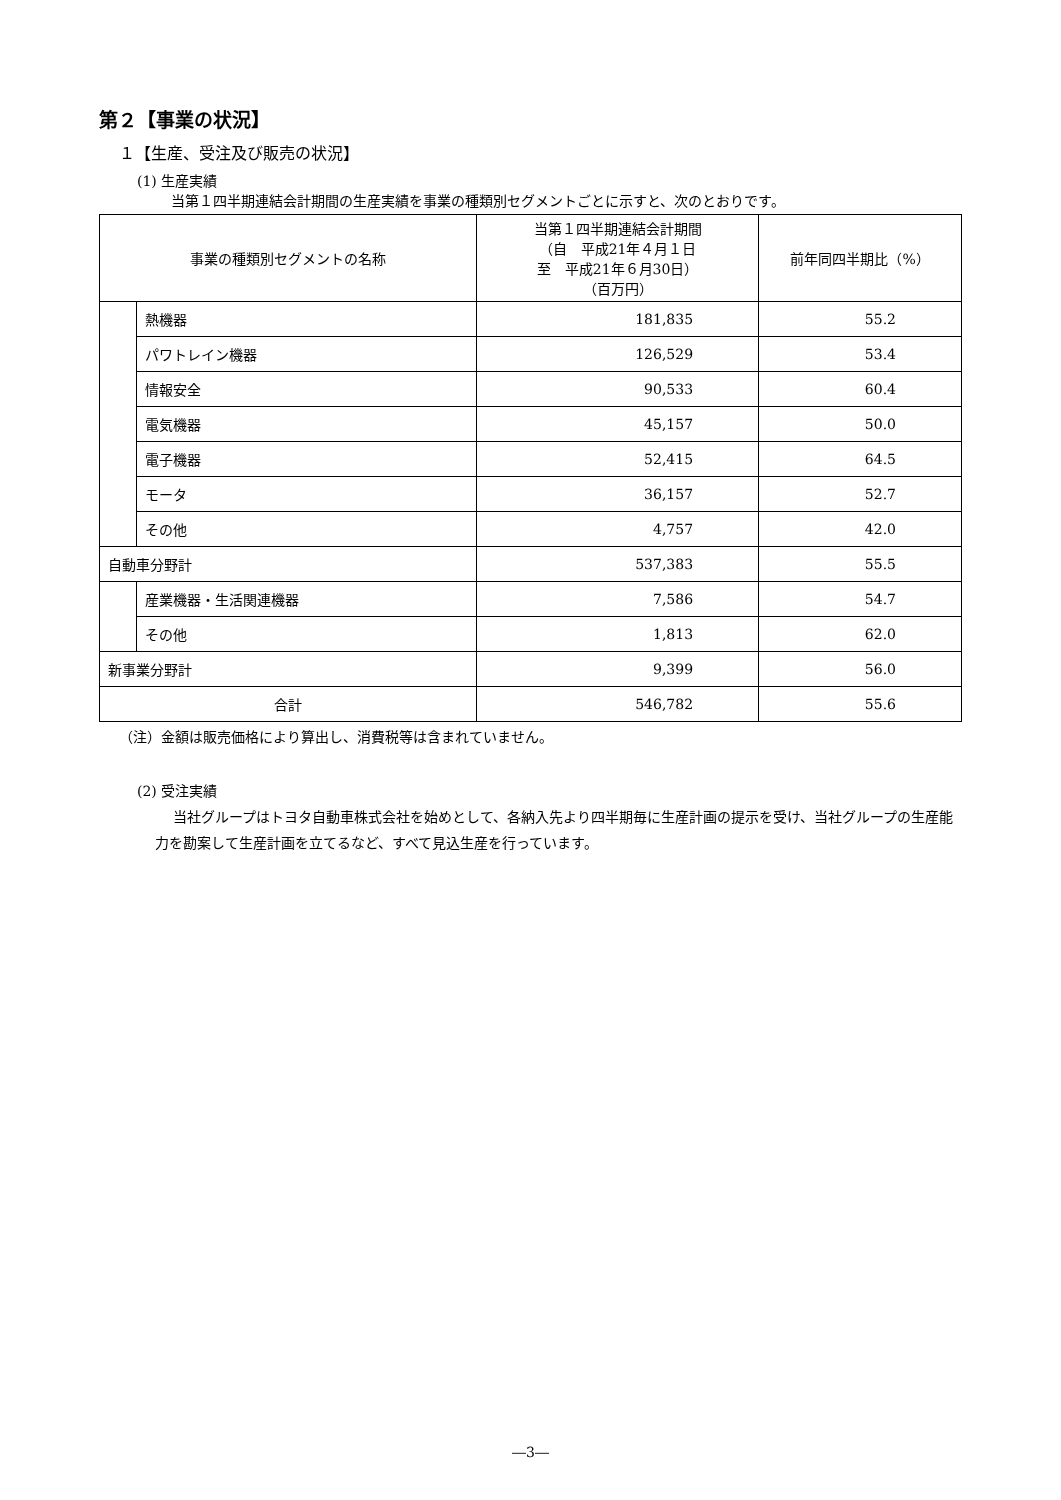第２【事業の状況】
１【生産、受注及び販売の状況】
(1) 生産実績
当第１四半期連結会計期間の生産実績を事業の種類別セグメントごとに示すと、次のとおりです。
| 事業の種類別セグメントの名称 | | 当第１四半期連結会計期間 （自 平成21年４月１日 至 平成21年６月30日） （百万円） | 前年同四半期比（%） |
| --- | --- | --- | --- |
| | 熱機器 | 181,835 | 55.2 |
| | パワトレイン機器 | 126,529 | 53.4 |
| | 情報安全 | 90,533 | 60.4 |
| | 電気機器 | 45,157 | 50.0 |
| | 電子機器 | 52,415 | 64.5 |
| | モータ | 36,157 | 52.7 |
| | その他 | 4,757 | 42.0 |
| 自動車分野計 | | 537,383 | 55.5 |
| | 産業機器・生活関連機器 | 7,586 | 54.7 |
| | その他 | 1,813 | 62.0 |
| 新事業分野計 | | 9,399 | 56.0 |
| 合計 | | 546,782 | 55.6 |
（注）金額は販売価格により算出し、消費税等は含まれていません。
(2) 受注実績
当社グループはトヨタ自動車株式会社を始めとして、各納入先より四半期毎に生産計画の提示を受け、当社グループの生産能力を勘案して生産計画を立てるなど、すべて見込生産を行っています。
―3―